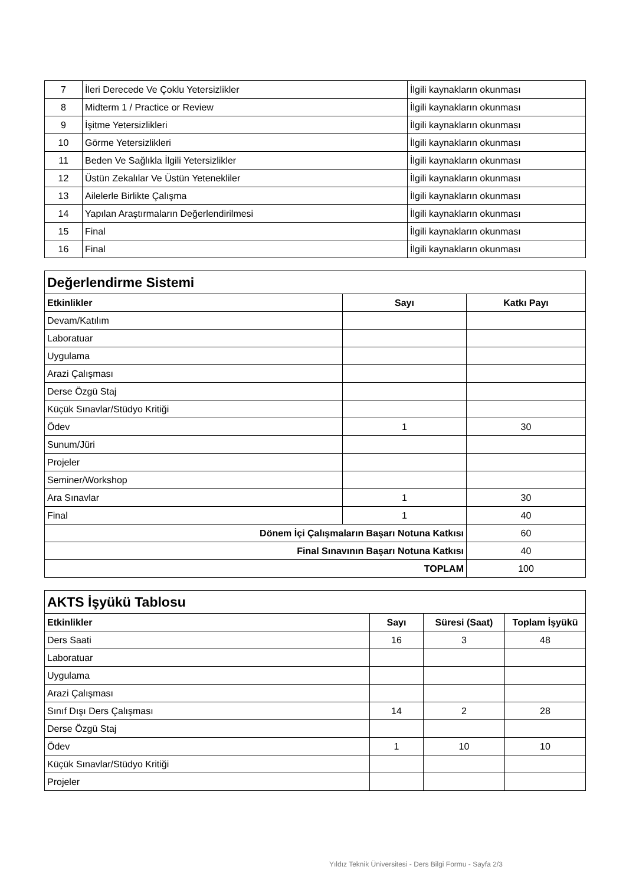| 7 | İleri Derecede Ve Çoklu Yetersizlikler | İlgili kaynakların okunması |
| 8 | Midterm 1 / Practice or Review | İlgili kaynakların okunması |
| 9 | İşitme Yetersizlikleri | İlgili kaynakların okunması |
| 10 | Görme Yetersizlikleri | İlgili kaynakların okunması |
| 11 | Beden Ve Sağlıkla İlgili Yetersizlikler | İlgili kaynakların okunması |
| 12 | Üstün Zekalılar Ve Üstün Yetenekliler | İlgili kaynakların okunması |
| 13 | Ailelerle Birlikte Çalışma | İlgili kaynakların okunması |
| 14 | Yapılan Araştırmaların Değerlendirilmesi | İlgili kaynakların okunması |
| 15 | Final | İlgili kaynakların okunması |
| 16 | Final | İlgili kaynakların okunması |
| Değerlendirme Sistemi | | |
| Etkinlikler | Sayı | Katkı Payı |
| Devam/Katılım | | |
| Laboratuar | | |
| Uygulama | | |
| Arazi Çalışması | | |
| Derse Özgü Staj | | |
| Küçük Sınavlar/Stüdyo Kritiği | | |
| Ödev | 1 | 30 |
| Sunum/Jüri | | |
| Projeler | | |
| Seminer/Workshop | | |
| Ara Sınavlar | 1 | 30 |
| Final | 1 | 40 |
| Dönem İçi Çalışmaların Başarı Notuna Katkısı | | 60 |
| Final Sınavının Başarı Notuna Katkısı | | 40 |
| TOPLAM | | 100 |
| AKTS İşyükü Tablosu | | | |
| Etkinlikler | Sayı | Süresi (Saat) | Toplam İşyükü |
| Ders Saati | 16 | 3 | 48 |
| Laboratuar | | | |
| Uygulama | | | |
| Arazi Çalışması | | | |
| Sınıf Dışı Ders Çalışması | 14 | 2 | 28 |
| Derse Özgü Staj | | | |
| Ödev | 1 | 10 | 10 |
| Küçük Sınavlar/Stüdyo Kritiği | | | |
| Projeler | | | |
Yıldız Teknik Üniversitesi - Ders Bilgi Formu - Sayfa 2/3